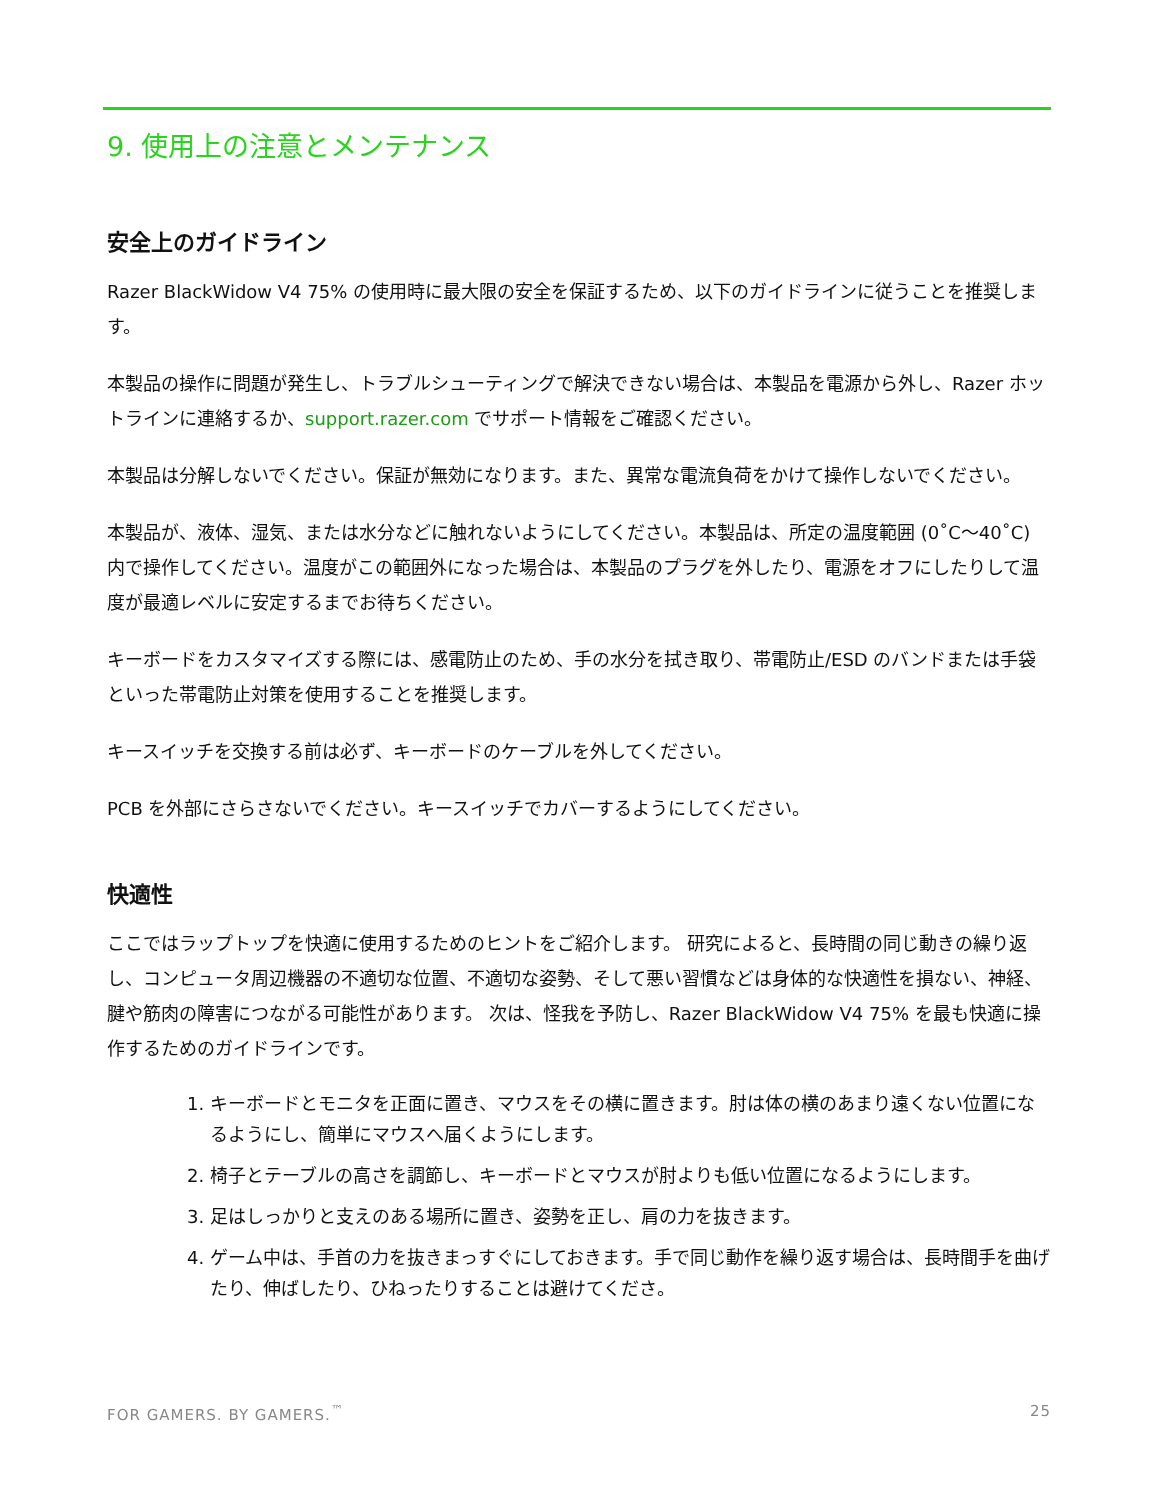9. 使用上の注意とメンテナンス
安全上のガイドライン
Razer BlackWidow V4 75% の使用時に最大限の安全を保証するため、以下のガイドラインに従うことを推奨します。
本製品の操作に問題が発生し、トラブルシューティングで解決できない場合は、本製品を電源から外し、Razer ホットラインに連絡するか、support.razer.com でサポート情報をご確認ください。
本製品は分解しないでください。保証が無効になります。また、異常な電流負荷をかけて操作しないでください。
本製品が、液体、湿気、または水分などに触れないようにしてください。本製品は、所定の温度範囲 (0˚C～40˚C) 内で操作してください。温度がこの範囲外になった場合は、本製品のプラグを外したり、電源をオフにしたりして温度が最適レベルに安定するまでお待ちください。
キーボードをカスタマイズする際には、感電防止のため、手の水分を拭き取り、帯電防止/ESD のバンドまたは手袋といった帯電防止対策を使用することを推奨します。
キースイッチを交換する前は必ず、キーボードのケーブルを外してください。
PCB を外部にさらさないでください。キースイッチでカバーするようにしてください。
快適性
ここではラップトップを快適に使用するためのヒントをご紹介します。 研究によると、長時間の同じ動きの繰り返し、コンピュータ周辺機器の不適切な位置、不適切な姿勢、そして悪い習慣などは身体的な快適性を損ない、神経、腱や筋肉の障害につながる可能性があります。 次は、怪我を予防し、Razer BlackWidow V4 75% を最も快適に操作するためのガイドラインです。
1. キーボードとモニタを正面に置き、マウスをその横に置きます。肘は体の横のあまり遠くない位置になるようにし、簡単にマウスへ届くようにします。
2. 椅子とテーブルの高さを調節し、キーボードとマウスが肘よりも低い位置になるようにします。
3. 足はしっかりと支えのある場所に置き、姿勢を正し、肩の力を抜きます。
4. ゲーム中は、手首の力を抜きまっすぐにしておきます。手で同じ動作を繰り返す場合は、長時間手を曲げたり、伸ばしたり、ひねったりすることは避けてくださ。
FOR GAMERS. BY GAMERS.<sup>™</sup> 25